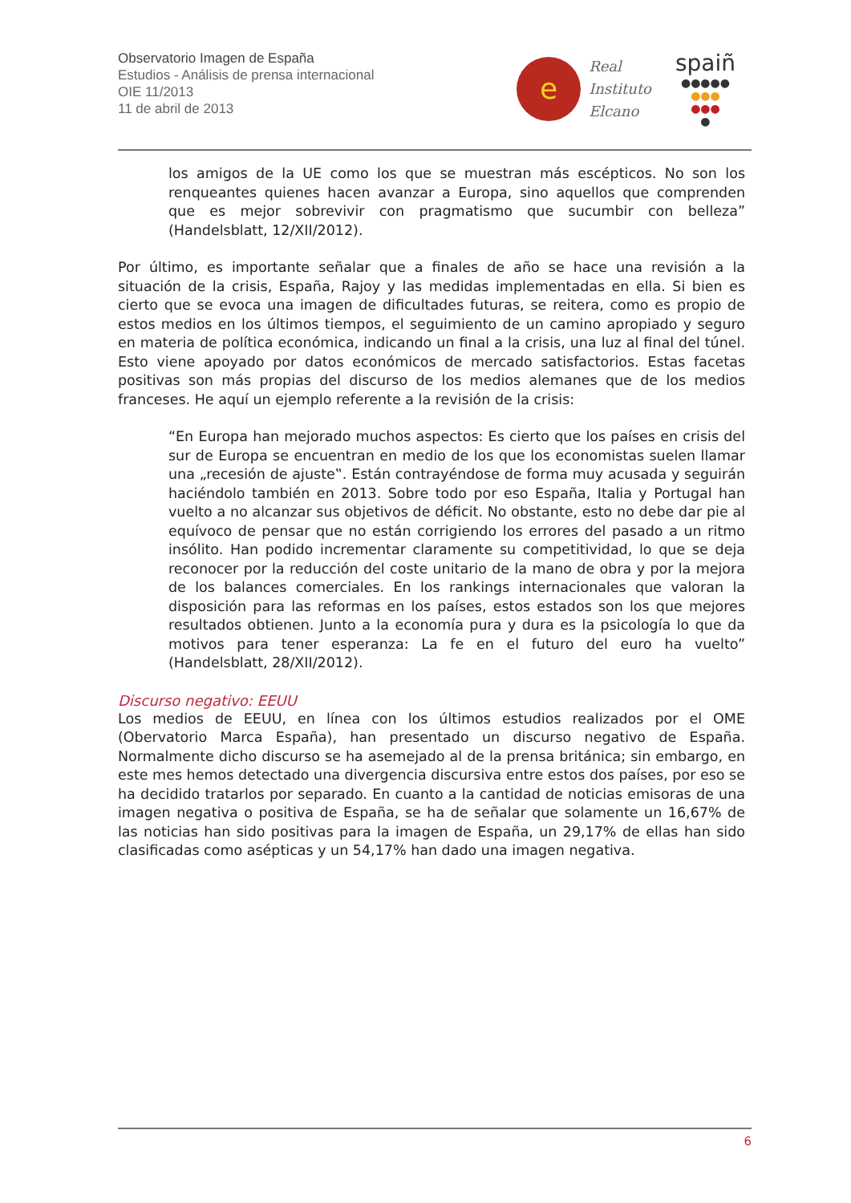Observatorio Imagen de España
Estudios - Análisis de prensa internacional
OIE 11/2013
11 de abril de 2013
e
Real
Instituto
Elcano
spaiñ
●●●●●
●●●
●●●
●
los amigos de la UE como los que se muestran más escépticos. No son los renqueantes quienes hacen avanzar a Europa, sino aquellos que comprenden que es mejor sobrevivir con pragmatismo que sucumbir con belleza” (Handelsblatt, 12/XII/2012).
Por último, es importante señalar que a finales de año se hace una revisión a la situación de la crisis, España, Rajoy y las medidas implementadas en ella. Si bien es cierto que se evoca una imagen de dificultades futuras, se reitera, como es propio de estos medios en los últimos tiempos, el seguimiento de un camino apropiado y seguro en materia de política económica, indicando un final a la crisis, una luz al final del túnel. Esto viene apoyado por datos económicos de mercado satisfactorios. Estas facetas positivas son más propias del discurso de los medios alemanes que de los medios franceses. He aquí un ejemplo referente a la revisión de la crisis:
“En Europa han mejorado muchos aspectos: Es cierto que los países en crisis del sur de Europa se encuentran en medio de los que los economistas suelen llamar una „recesión de ajuste‟. Están contrayéndose de forma muy acusada y seguirán haciéndolo también en 2013. Sobre todo por eso España, Italia y Portugal han vuelto a no alcanzar sus objetivos de déficit. No obstante, esto no debe dar pie al equívoco de pensar que no están corrigiendo los errores del pasado a un ritmo insólito. Han podido incrementar claramente su competitividad, lo que se deja reconocer por la reducción del coste unitario de la mano de obra y por la mejora de los balances comerciales. En los rankings internacionales que valoran la disposición para las reformas en los países, estos estados son los que mejores resultados obtienen. Junto a la economía pura y dura es la psicología lo que da motivos para tener esperanza: La fe en el futuro del euro ha vuelto” (Handelsblatt, 28/XII/2012).
Discurso negativo: EEUU
Los medios de EEUU, en línea con los últimos estudios realizados por el OME (Obervatorio Marca España), han presentado un discurso negativo de España. Normalmente dicho discurso se ha asemejado al de la prensa británica; sin embargo, en este mes hemos detectado una divergencia discursiva entre estos dos países, por eso se ha decidido tratarlos por separado. En cuanto a la cantidad de noticias emisoras de una imagen negativa o positiva de España, se ha de señalar que solamente un 16,67% de las noticias han sido positivas para la imagen de España, un 29,17% de ellas han sido clasificadas como asépticas y un 54,17% han dado una imagen negativa.
6